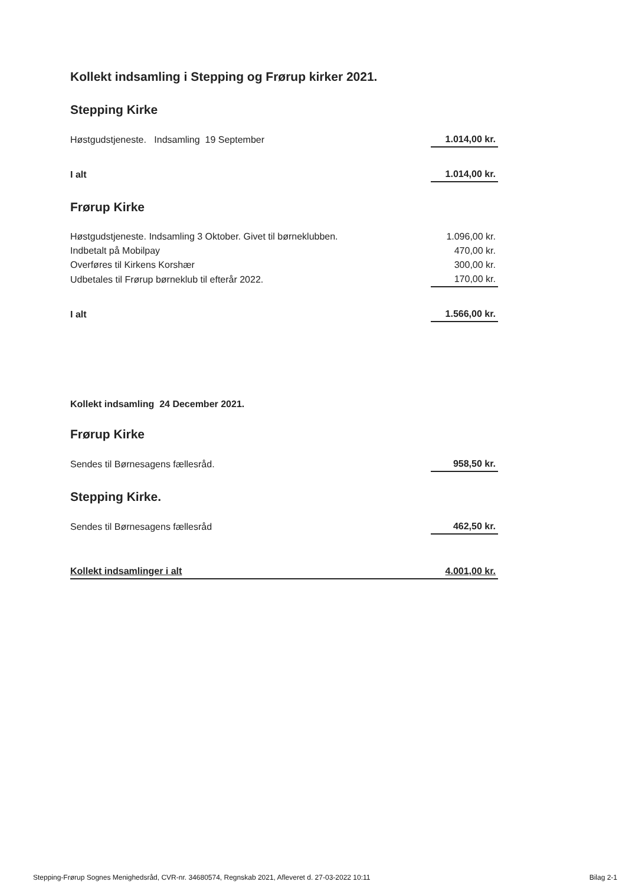Kollekt indsamling i Stepping og Frørup kirker 2021.
Stepping Kirke
| Høstgudstjeneste. Indsamling 19 September | 1.014,00 kr. |
| I alt | 1.014,00 kr. |
Frørup Kirke
| Høstgudstjeneste. Indsamling 3 Oktober. Givet til børneklubben. | 1.096,00 kr. |
| Indbetalt på Mobilpay | 470,00 kr. |
| Overføres til Kirkens Korshær | 300,00 kr. |
| Udbetales til Frørup børneklub til efterår 2022. | 170,00 kr. |
| I alt | 1.566,00 kr. |
Kollekt indsamling 24 December 2021.
Frørup Kirke
| Sendes til Børnesagens fællesråd. | 958,50 kr. |
Stepping Kirke.
| Sendes til Børnesagens fællesråd | 462,50 kr. |
| Kollekt indsamlinger i alt | 4.001,00 kr. |
Stepping-Frørup Sognes Menighedsråd, CVR-nr. 34680574, Regnskab 2021, Afleveret d. 27-03-2022 10:11 Bilag 2-1